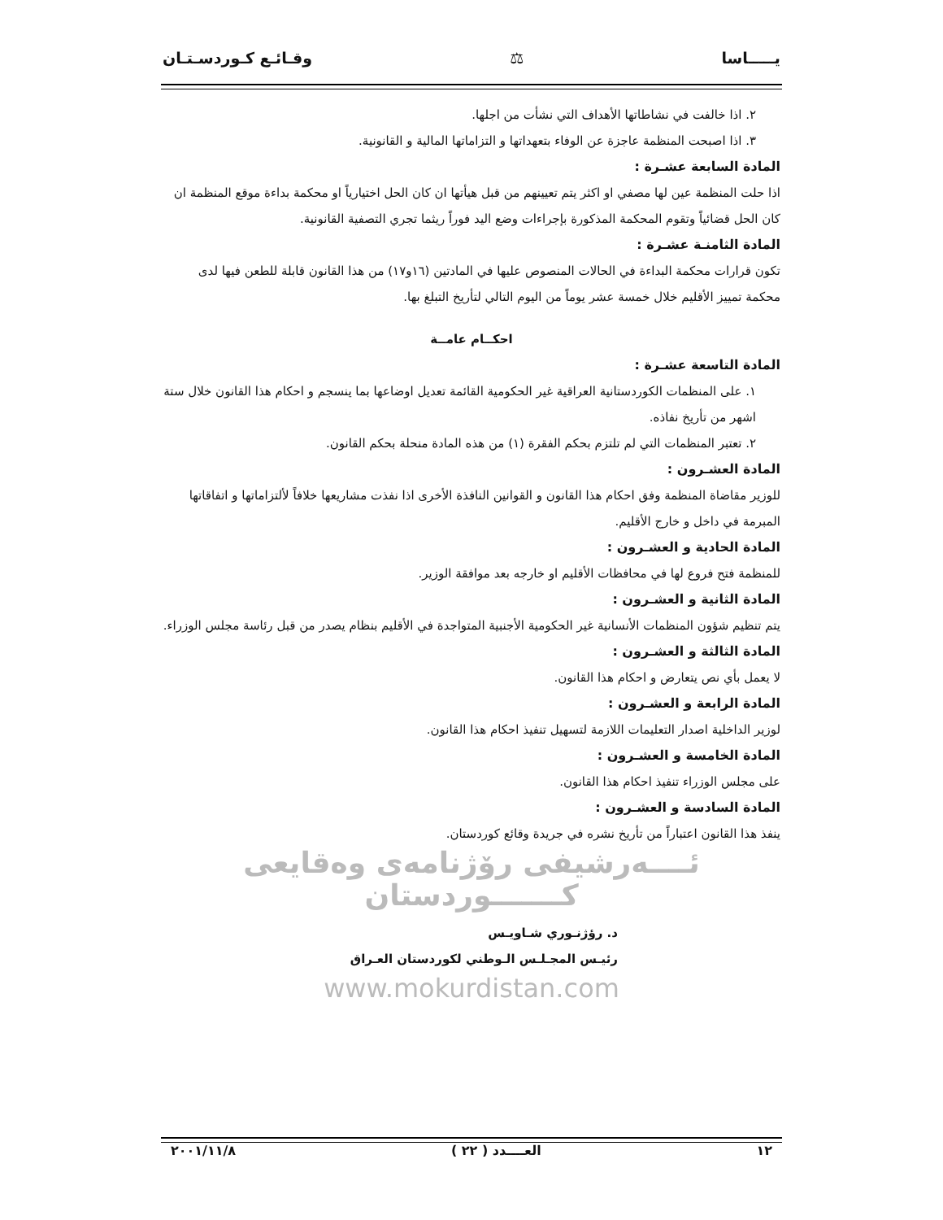يـــــاسا ⚖ وقـائـع كـوردسـتـان
٢. اذا خالفت في نشاطاتها الأهداف التي نشأت من اجلها.
٣. اذا اصبحت المنظمة عاجزة عن الوفاء بتعهداتها و التزاماتها المالية و القانونية.
المادة السابعة عشـرة :
اذا حلت المنظمة عين لها مصفي او اكثر يتم تعيينهم من قبل هيأتها ان كان الحل اختيارياً او محكمة بداءة موقع المنظمة ان كان الحل قضائياً وتقوم المحكمة المذكورة بإجراءات وضع اليد فوراً ريثما تجري التصفية القانونية.
المادة الثامنـة عشـرة :
تكون قرارات محكمة البداءة في الحالات المنصوص عليها في المادتين (١٦و١٧) من هذا القانون قابلة للطعن فيها لدى محكمة تمييز الأقليم خلال خمسة عشر يوماً من اليوم التالي لتأريخ التبلغ بها.
احكــام عامــة
المادة التاسعة عشـرة :
١. على المنظمات الكوردستانية العراقية غير الحكومية القائمة تعديل اوضاعها بما ينسجم و احكام هذا القانون خلال ستة اشهر من تأريخ نفاذه.
٢. تعتبر المنظمات التي لم تلتزم بحكم الفقرة (١) من هذه المادة منحلة بحكم القانون.
المادة العشـرون :
للوزير مقاضاة المنظمة وفق احكام هذا القانون و القوانين النافذة الأخرى اذا نفذت مشاريعها خلافاً لألتزاماتها و اتفاقاتها المبرمة في داخل و خارج الأقليم.
المادة الحادية و العشـرون :
للمنظمة فتح فروع لها في محافظات الأقليم او خارجه بعد موافقة الوزير.
المادة الثانية و العشـرون :
يتم تنظيم شؤون المنظمات الأنسانية غير الحكومية الأجنبية المتواجدة في الأقليم بنظام يصدر من قبل رئاسة مجلس الوزراء.
المادة الثالثة و العشـرون :
لا يعمل بأي نص يتعارض و احكام هذا القانون.
المادة الرابعة و العشـرون :
لوزير الداخلية اصدار التعليمات اللازمة لتسهيل تنفيذ احكام هذا القانون.
المادة الخامسة و العشـرون :
على مجلس الوزراء تنفيذ احكام هذا القانون.
المادة السادسة و العشـرون :
ينفذ هذا القانون اعتباراً من تأريخ نشره في جريدة وقائع كوردستان.
ئــــەرشیفی رۆژنامەی وەقایعی كـــــــوردستان
د. رؤژنـوري شـاويـس
رئيـس المجـلـس الـوطني لكوردستان العـراق
www.mokurdistan.com
١٢ العــــدد ( ٢٢ ) ٢٠٠١/١١/٨